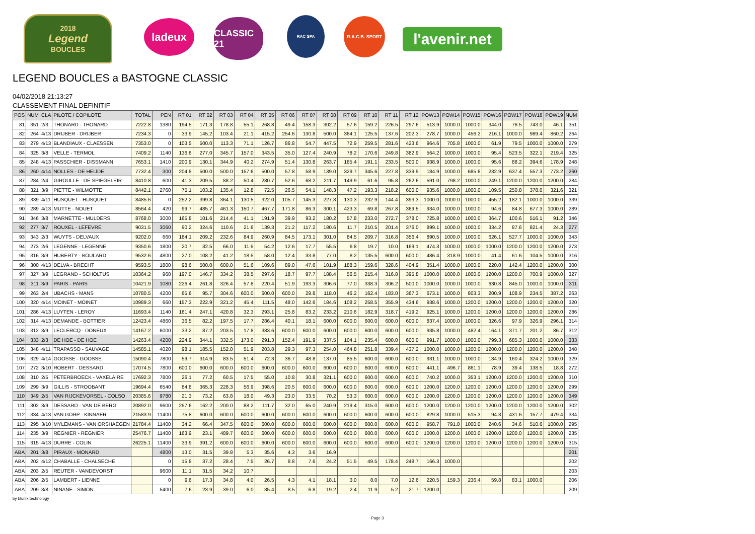2018
Legend
BOUCLES
ladeux
CLASSIC 21
RAC SPA R.A.C.B. SPORT
l'avenir.net
LEGEND BOUCLES a BASTOGNE CLASSIC
04/02/2018 21:13:27
CLASSEMENT FINAL DEFINITIF
| POS | NUM | CLA | PILOTE / COPILOTE | TOTAL | PEN | RT 01 | RT 02 | RT 03 | RT 04 | RT 05 | RT 06 | RT 07 | RT 08 | RT 09 | RT 10 | RT 11 | RT 12 | POW13 | POW14 | POW15 | POW16 | POW17 | POW18 | POW19 | NUM |
| --- | --- | --- | --- | --- | --- | --- | --- | --- | --- | --- | --- | --- | --- | --- | --- | --- | --- | --- | --- | --- | --- | --- | --- | --- | --- |
| 81 | 351 | 2/3 | THONARD - THONARD | 7222.8 | 1380 | 194.5 | 171.3 | 178.8 | 55.1 | 268.8 | 49.4 | 158.3 | 302.2 | 57.6 | 159.2 | 226.5 | 297.6 | 513.9 | 1000.0 | 1000.0 | 344.0 | 76.5 | 743.0 | 46.1 | 351 |
| 82 | 264 | 4/13 | DRIJBER - DRIJBER | 7234.3 | 0 | 33.9 | 145.2 | 103.4 | 21.1 | 415.2 | 254.6 | 130.8 | 500.0 | 364.1 | 125.5 | 137.6 | 202.3 | 278.7 | 1000.0 | 456.2 | 216.1 | 1000.0 | 989.4 | 860.2 | 264 |
| 83 | 279 | 4/13 | BLANDIAUX - CLAESSEN | 7353.0 | 0 | 103.5 | 500.0 | 113.3 | 71.1 | 126.7 | 86.8 | 54.7 | 447.5 | 72.9 | 259.5 | 281.6 | 423.6 | 964.6 | 705.8 | 1000.0 | 61.9 | 79.5 | 1000.0 | 1000.0 | 279 |
| 84 | 325 | 3/8 | VELLE - TERMOL | 7409.2 | 1140 | 136.6 | 277.0 | 345.7 | 157.0 | 343.5 | 35.0 | 127.4 | 240.9 | 78.2 | 170.6 | 249.8 | 382.9 | 564.2 | 1000.0 | 1000.0 | 95.4 | 523.5 | 322.1 | 219.4 | 325 |
| 85 | 248 | 4/13 | PASSCHIER - DISSMANN | 7653.1 | 1410 | 200.9 | 130.1 | 344.9 | 40.2 | 274.9 | 51.4 | 130.8 | 263.7 | 185.4 | 191.1 | 233.5 | 500.0 | 938.9 | 1000.0 | 1000.0 | 95.6 | 88.2 | 394.6 | 178.9 | 248 |
| 86 | 260 | 4/14 | NOLLES - DE HEIJDE | 7732.4 | 300 | 204.8 | 500.0 | 500.0 | 157.6 | 500.0 | 57.8 | 58.9 | 139.0 | 329.7 | 345.6 | 227.8 | 339.9 | 184.9 | 1000.0 | 685.6 | 232.9 | 637.4 | 557.3 | 773.2 | 260 |
| 87 | 284 | 2/4 | GIROULLE - DE SPIEGELEIR | 8410.8 | 600 | 41.3 | 209.5 | 88.2 | 50.4 | 280.7 | 52.6 | 68.2 | 211.7 | 149.9 | 61.6 | 95.8 | 262.6 | 591.0 | 798.2 | 1000.0 | 249.1 | 1200.0 | 1200.0 | 1200.0 | 284 |
| 88 | 321 | 3/9 | PIETTE - WILMOTTE | 8442.1 | 2760 | 75.1 | 103.2 | 135.4 | 12.8 | 72.5 | 26.5 | 54.1 | 148.3 | 47.2 | 193.3 | 218.2 | 600.0 | 935.6 | 1000.0 | 1000.0 | 109.5 | 250.8 | 378.0 | 321.6 | 321 |
| 89 | 339 | 4/11 | HUSQUET - HUSQUET | 8485.6 | 0 | 252.2 | 399.8 | 364.1 | 130.5 | 322.0 | 105.7 | 145.3 | 227.8 | 130.3 | 232.9 | 144.4 | 393.3 | 1000.0 | 1000.0 | 1000.0 | 455.2 | 182.1 | 1000.0 | 1000.0 | 339 |
| 90 | 289 | 4/13 | MUTTE - NOUET | 8564.4 | 420 | 99.7 | 485.7 | 461.3 | 150.7 | 467.7 | 171.8 | 86.3 | 300.1 | 423.3 | 69.8 | 267.8 | 369.5 | 934.0 | 1000.0 | 1000.0 | 94.6 | 84.8 | 677.3 | 1000.0 | 289 |
| 91 | 346 | 3/8 | MARNETTE - MULDERS | 8768.0 | 3000 | 165.8 | 101.6 | 214.4 | 41.1 | 191.9 | 39.9 | 93.2 | 180.2 | 57.8 | 233.0 | 272.7 | 378.0 | 725.8 | 1000.0 | 1000.0 | 364.7 | 100.6 | 516.1 | 91.2 | 346 |
| 92 | 277 | 3/7 | ROUXEL - LEFEVRE | 9031.5 | 3060 | 90.2 | 324.6 | 110.6 | 21.6 | 139.3 | 21.2 | 117.2 | 180.6 | 11.7 | 210.5 | 201.4 | 376.0 | 899.1 | 1000.0 | 1000.0 | 334.2 | 87.6 | 821.4 | 24.3 | 277 |
| 93 | 343 | 2/3 | WUYTS - DELVAUX | 9202.0 | 660 | 184.1 | 209.2 | 232.6 | 84.9 | 260.9 | 84.5 | 173.1 | 301.0 | 84.5 | 209.7 | 316.8 | 356.4 | 890.5 | 1000.0 | 1000.0 | 626.1 | 527.7 | 1000.0 | 1000.0 | 343 |
| 94 | 273 | 2/6 | LEGENNE - LEGENNE | 9350.6 | 1800 | 20.7 | 32.5 | 66.0 | 11.5 | 54.2 | 12.6 | 17.7 | 55.5 | 6.8 | 19.7 | 10.0 | 169.1 | 474.3 | 1000.0 | 1000.0 | 1000.0 | 1200.0 | 1200.0 | 1200.0 | 273 |
| 95 | 316 | 3/9 | HUBERTY - BOULARD | 9532.6 | 4800 | 27.0 | 108.2 | 41.2 | 18.5 | 58.0 | 12.4 | 33.8 | 77.0 | 8.2 | 135.5 | 600.0 | 600.0 | 486.4 | 318.9 | 1000.0 | 41.4 | 61.6 | 104.5 | 1000.0 | 316 |
| 96 | 300 | 4/13 | DELVA - BRECHT | 9593.5 | 1800 | 98.6 | 500.0 | 600.0 | 51.6 | 109.6 | 89.0 | 47.6 | 101.9 | 188.3 | 159.6 | 328.6 | 404.9 | 351.4 | 1000.0 | 1000.0 | 220.0 | 142.4 | 1200.0 | 1200.0 | 300 |
| 97 | 327 | 3/9 | LEGRAND - SCHOLTUS | 10364.2 | 960 | 197.0 | 146.7 | 334.2 | 38.5 | 297.6 | 18.7 | 97.7 | 188.4 | 56.5 | 215.4 | 316.8 | 395.8 | 1000.0 | 1000.0 | 1000.0 | 1200.0 | 1200.0 | 700.9 | 1000.0 | 327 |
| 98 | 311 | 3/9 | PARIS - PARIS | 10421.9 | 1080 | 226.4 | 261.8 | 326.4 | 57.8 | 220.4 | 51.9 | 193.3 | 306.6 | 77.0 | 338.3 | 306.2 | 500.0 | 1000.0 | 1000.0 | 1000.0 | 630.8 | 845.0 | 1000.0 | 1000.0 | 311 |
| 99 | 263 | 2/4 | UBACHS - MANS | 10780.5 | 4200 | 65.6 | 95.7 | 304.6 | 600.0 | 600.0 | 600.0 | 29.8 | 118.0 | 46.2 | 162.4 | 183.0 | 367.3 | 673.1 | 1000.0 | 803.3 | 200.9 | 108.9 | 234.5 | 387.2 | 263 |
| 100 | 320 | 4/14 | MOINET - MOINET | 10989.3 | 660 | 157.3 | 222.9 | 321.2 | 45.4 | 111.5 | 48.0 | 142.6 | 184.6 | 108.2 | 258.5 | 355.9 | 434.6 | 938.6 | 1000.0 | 1200.0 | 1200.0 | 1200.0 | 1200.0 | 1200.0 | 320 |
| 101 | 286 | 4/13 | LUYTEN - LEROY | 11693.4 | 1140 | 161.4 | 247.1 | 420.8 | 32.3 | 293.1 | 25.8 | 83.2 | 233.2 | 210.6 | 182.9 | 318.7 | 419.2 | 925.1 | 1000.0 | 1200.0 | 1200.0 | 1200.0 | 1200.0 | 1200.0 | 286 |
| 102 | 314 | 4/13 | DEMANDE - BOTTIER | 12423.4 | 4860 | 36.5 | 82.2 | 197.5 | 17.7 | 286.4 | 40.1 | 18.1 | 600.0 | 600.0 | 600.0 | 600.0 | 600.0 | 837.4 | 1000.0 | 1000.0 | 326.6 | 97.9 | 326.9 | 296.1 | 314 |
| 103 | 312 | 3/9 | LECLERCQ - DONEUX | 14167.2 | 6000 | 33.2 | 87.2 | 203.5 | 17.8 | 383.6 | 600.0 | 600.0 | 600.0 | 600.0 | 600.0 | 600.0 | 600.0 | 935.8 | 1000.0 | 482.4 | 164.1 | 371.7 | 201.2 | 86.7 | 312 |
| 104 | 333 | 2/3 | DE HOE - DE HOE | 14263.4 | 4200 | 224.9 | 344.1 | 332.5 | 173.0 | 291.3 | 152.4 | 191.9 | 337.5 | 104.1 | 235.4 | 600.0 | 600.0 | 991.7 | 1000.0 | 1000.0 | 799.3 | 685.3 | 1000.0 | 1000.0 | 333 |
| 105 | 348 | 4/11 | TRAPASSO - SAUVAGE | 14585.1 | 4020 | 98.1 | 185.5 | 152.0 | 51.9 | 203.8 | 29.3 | 97.3 | 254.0 | 464.8 | 251.8 | 339.4 | 437.2 | 1000.0 | 1000.0 | 1200.0 | 1200.0 | 1200.0 | 1200.0 | 1200.0 | 348 |
| 106 | 329 | 4/14 | GOOSSE - GOOSSE | 15090.4 | 7800 | 59.7 | 314.9 | 83.5 | 51.4 | 72.3 | 36.7 | 48.8 | 137.0 | 85.5 | 600.0 | 600.0 | 600.0 | 931.1 | 1000.0 | 1000.0 | 184.9 | 160.4 | 324.2 | 1000.0 | 329 |
| 107 | 272 | 3/10 | ROBERT - DESSARD | 17074.5 | 7800 | 600.0 | 600.0 | 600.0 | 600.0 | 600.0 | 600.0 | 600.0 | 600.0 | 600.0 | 600.0 | 600.0 | 600.0 | 441.1 | 496.7 | 861.1 | 78.9 | 39.4 | 138.5 | 18.8 | 272 |
| 108 | 310 | 2/5 | PETERBROECK - VAXELAIRE | 17692.3 | 7800 | 26.1 | 77.2 | 60.5 | 17.5 | 55.0 | 10.8 | 30.8 | 321.1 | 600.0 | 600.0 | 600.0 | 600.0 | 740.2 | 1000.0 | 353.1 | 1200.0 | 1200.0 | 1200.0 | 1200.0 | 310 |
| 109 | 299 | 3/9 | GILLIS - STROOBANT | 19694.4 | 6540 | 84.8 | 365.3 | 228.3 | 56.9 | 398.6 | 20.5 | 600.0 | 600.0 | 600.0 | 600.0 | 600.0 | 600.0 | 1200.0 | 1200.0 | 1200.0 | 1200.0 | 1200.0 | 1200.0 | 1200.0 | 299 |
| 110 | 349 | 2/5 | VAN RIJCKEVORSEL - COLSO | 20385.6 | 9780 | 21.3 | 73.2 | 63.8 | 18.0 | 49.3 | 23.0 | 33.5 | 70.2 | 53.3 | 600.0 | 600.0 | 600.0 | 1200.0 | 1200.0 | 1200.0 | 1200.0 | 1200.0 | 1200.0 | 1200.0 | 349 |
| 111 | 302 | 3/9 | DESSARD - VAN DE BERG | 20892.0 | 9600 | 257.6 | 162.2 | 200.0 | 88.2 | 111.7 | 32.0 | 65.0 | 240.9 | 219.4 | 315.0 | 600.0 | 600.0 | 1200.0 | 1200.0 | 1200.0 | 1200.0 | 1200.0 | 1200.0 | 1200.0 | 302 |
| 112 | 334 | 4/13 | VAN GORP - KINNAER | 21583.9 | 11400 | 75.8 | 600.0 | 600.0 | 600.0 | 600.0 | 600.0 | 600.0 | 600.0 | 600.0 | 600.0 | 600.0 | 600.0 | 829.8 | 1000.0 | 515.3 | 94.3 | 431.6 | 157.7 | 479.4 | 334 |
| 113 | 295 | 3/10 | MYLEMANS - VAN ORSHAEGEN | 21784.4 | 11400 | 34.2 | 66.4 | 347.5 | 600.0 | 600.0 | 600.0 | 600.0 | 600.0 | 600.0 | 600.0 | 600.0 | 600.0 | 958.7 | 791.8 | 1000.0 | 240.6 | 34.6 | 510.6 | 1000.0 | 295 |
| 114 | 235 | 3/9 | REGNIER - REGNIER | 25476.7 | 11400 | 163.9 | 23.1 | 489.7 | 600.0 | 600.0 | 600.0 | 600.0 | 600.0 | 600.0 | 600.0 | 600.0 | 600.0 | 1000.0 | 1200.0 | 1000.0 | 1200.0 | 1200.0 | 1200.0 | 1200.0 | 235 |
| 115 | 315 | 4/13 | DURRE - COLIN | 26225.1 | 11400 | 33.9 | 391.2 | 600.0 | 600.0 | 600.0 | 600.0 | 600.0 | 600.0 | 600.0 | 600.0 | 600.0 | 600.0 | 1200.0 | 1200.0 | 1200.0 | 1200.0 | 1200.0 | 1200.0 | 1200.0 | 315 |
| ABA | 201 | 3/8 | PIRAUX - MONARD | | 4800 | 13.0 | 31.5 | 39.8 | 5.3 | 35.6 | 4.3 | 3.6 | 16.9 | | | | | | | | | | | | 201 |
| ABA | 202 | 4/12 | CHABALLE - CHALSECHE | | 0 | 15.8 | 37.2 | 28.4 | 7.5 | 26.7 | 8.8 | 7.6 | 24.2 | 51.5 | 49.5 | 178.4 | 248.7 | 166.3 | 1000.0 | | | | | | 202 |
| ABA | 203 | 2/5 | REUTER - VANDEVORST | | 9600 | 11.1 | 31.5 | 34.2 | 10.7 | | | | | | | | | | | | | | | | 203 |
| ABA | 206 | 2/5 | LAMBERT - LIENNE | | 0 | 9.6 | 17.3 | 34.8 | 4.0 | 26.5 | 4.3 | 4.1 | 18.1 | 3.0 | 8.0 | 7.0 | 12.6 | 220.5 | 159.3 | 236.4 | 59.8 | 83.1 | 1000.0 | | 206 |
| ABA | 209 | 3/8 | NINANE - SIMON | | 5400 | 7.6 | 23.9 | 39.0 | 6.0 | 35.4 | 8.5 | 6.8 | 19.2 | 2.4 | 11.9 | 5.2 | 21.7 | 1200.0 | | | | | | | 209 |
by blunik technology
Page 3